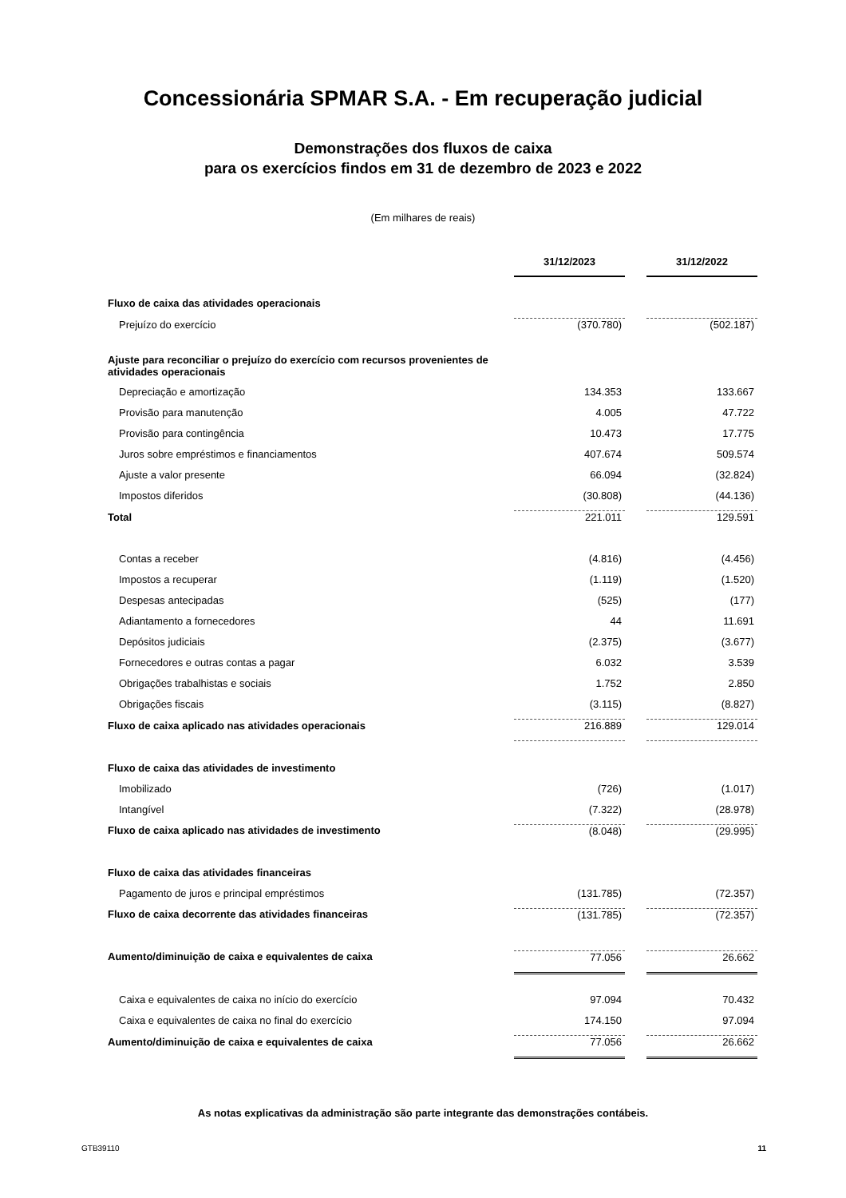Concessionária SPMAR S.A. - Em recuperação judicial
Demonstrações dos fluxos de caixa
para os exercícios findos em 31 de dezembro de 2023 e 2022
(Em milhares de reais)
| | 31/12/2023 | | 31/12/2022 |
| Fluxo de caixa das atividades operacionais | | | |
| Prejuízo do exercício | (370.780) | | (502.187) |
| Ajuste para reconciliar o prejuízo do exercício com recursos provenientes de atividades operacionais | | | |
| Depreciação e amortização | 134.353 | | 133.667 |
| Provisão para manutenção | 4.005 | | 47.722 |
| Provisão para contingência | 10.473 | | 17.775 |
| Juros sobre empréstimos e financiamentos | 407.674 | | 509.574 |
| Ajuste a valor presente | 66.094 | | (32.824) |
| Impostos diferidos | (30.808) | | (44.136) |
| Total | 221.011 | | 129.591 |
| Contas a receber | (4.816) | | (4.456) |
| Impostos a recuperar | (1.119) | | (1.520) |
| Despesas antecipadas | (525) | | (177) |
| Adiantamento a fornecedores | 44 | | 11.691 |
| Depósitos judiciais | (2.375) | | (3.677) |
| Fornecedores e outras contas a pagar | 6.032 | | 3.539 |
| Obrigações trabalhistas e sociais | 1.752 | | 2.850 |
| Obrigações fiscais | (3.115) | | (8.827) |
| Fluxo de caixa aplicado nas atividades operacionais | 216.889 | | 129.014 |
| Fluxo de caixa das atividades de investimento | | | |
| Imobilizado | (726) | | (1.017) |
| Intangível | (7.322) | | (28.978) |
| Fluxo de caixa aplicado nas atividades de investimento | (8.048) | | (29.995) |
| Fluxo de caixa das atividades financeiras | | | |
| Pagamento de juros e principal empréstimos | (131.785) | | (72.357) |
| Fluxo de caixa decorrente das atividades financeiras | (131.785) | | (72.357) |
| Aumento/diminuição de caixa e equivalentes de caixa | 77.056 | | 26.662 |
| Caixa e equivalentes de caixa no início do exercício | 97.094 | | 70.432 |
| Caixa e equivalentes de caixa no final do exercício | 174.150 | | 97.094 |
| Aumento/diminuição de caixa e equivalentes de caixa | 77.056 | | 26.662 |
As notas explicativas da administração são parte integrante das demonstrações contábeis.
GTB39110 11